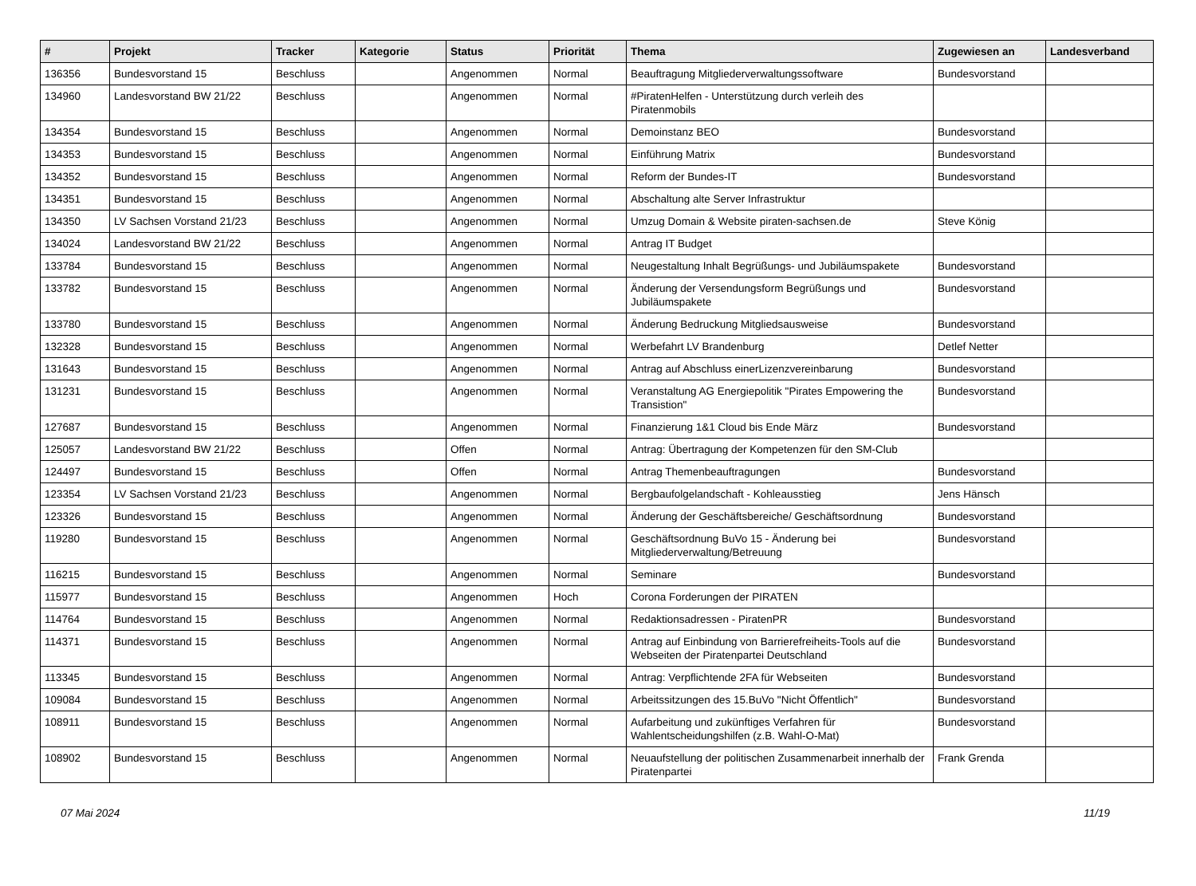| # | Projekt | Tracker | Kategorie | Status | Priorität | Thema | Zugewiesen an | Landesverband |
| --- | --- | --- | --- | --- | --- | --- | --- | --- |
| 136356 | Bundesvorstand 15 | Beschluss | | Angenommen | Normal | Beauftragung Mitgliederverwaltungssoftware | Bundesvorstand | |
| 134960 | Landesvorstand BW 21/22 | Beschluss | | Angenommen | Normal | #PiratenHelfen - Unterstützung durch verleih des Piratenmobils | | |
| 134354 | Bundesvorstand 15 | Beschluss | | Angenommen | Normal | Demoinstanz BEO | Bundesvorstand | |
| 134353 | Bundesvorstand 15 | Beschluss | | Angenommen | Normal | Einführung Matrix | Bundesvorstand | |
| 134352 | Bundesvorstand 15 | Beschluss | | Angenommen | Normal | Reform der Bundes-IT | Bundesvorstand | |
| 134351 | Bundesvorstand 15 | Beschluss | | Angenommen | Normal | Abschaltung alte Server Infrastruktur | | |
| 134350 | LV Sachsen Vorstand 21/23 | Beschluss | | Angenommen | Normal | Umzug Domain & Website piraten-sachsen.de | Steve König | |
| 134024 | Landesvorstand BW 21/22 | Beschluss | | Angenommen | Normal | Antrag IT Budget | | |
| 133784 | Bundesvorstand 15 | Beschluss | | Angenommen | Normal | Neugestaltung Inhalt Begrüßungs- und Jubiläumspakete | Bundesvorstand | |
| 133782 | Bundesvorstand 15 | Beschluss | | Angenommen | Normal | Änderung der Versendungsform Begrüßungs und Jubiläumspakete | Bundesvorstand | |
| 133780 | Bundesvorstand 15 | Beschluss | | Angenommen | Normal | Änderung Bedruckung Mitgliedsausweise | Bundesvorstand | |
| 132328 | Bundesvorstand 15 | Beschluss | | Angenommen | Normal | Werbefahrt LV Brandenburg | Detlef Netter | |
| 131643 | Bundesvorstand 15 | Beschluss | | Angenommen | Normal | Antrag auf Abschluss einerLizenzvereinbarung | Bundesvorstand | |
| 131231 | Bundesvorstand 15 | Beschluss | | Angenommen | Normal | Veranstaltung AG Energiepolitik "Pirates Empowering the Transistion" | Bundesvorstand | |
| 127687 | Bundesvorstand 15 | Beschluss | | Angenommen | Normal | Finanzierung 1&1 Cloud bis Ende März | Bundesvorstand | |
| 125057 | Landesvorstand BW 21/22 | Beschluss | | Offen | Normal | Antrag: Übertragung der Kompetenzen für den SM-Club | | |
| 124497 | Bundesvorstand 15 | Beschluss | | Offen | Normal | Antrag Themenbeauftragungen | Bundesvorstand | |
| 123354 | LV Sachsen Vorstand 21/23 | Beschluss | | Angenommen | Normal | Bergbaufolgelandschaft - Kohleausstieg | Jens Hänsch | |
| 123326 | Bundesvorstand 15 | Beschluss | | Angenommen | Normal | Änderung der Geschäftsbereiche/ Geschäftsordnung | Bundesvorstand | |
| 119280 | Bundesvorstand 15 | Beschluss | | Angenommen | Normal | Geschäftsordnung BuVo 15 - Änderung bei Mitgliederverwaltung/Betreuung | Bundesvorstand | |
| 116215 | Bundesvorstand 15 | Beschluss | | Angenommen | Normal | Seminare | Bundesvorstand | |
| 115977 | Bundesvorstand 15 | Beschluss | | Angenommen | Hoch | Corona Forderungen der PIRATEN | | |
| 114764 | Bundesvorstand 15 | Beschluss | | Angenommen | Normal | Redaktionsadressen - PiratenPR | Bundesvorstand | |
| 114371 | Bundesvorstand 15 | Beschluss | | Angenommen | Normal | Antrag auf Einbindung von Barrierefreiheits-Tools auf die Webseiten der Piratenpartei Deutschland | Bundesvorstand | |
| 113345 | Bundesvorstand 15 | Beschluss | | Angenommen | Normal | Antrag: Verpflichtende 2FA für Webseiten | Bundesvorstand | |
| 109084 | Bundesvorstand 15 | Beschluss | | Angenommen | Normal | Arbeitssitzungen des 15.BuVo "Nicht Öffentlich" | Bundesvorstand | |
| 108911 | Bundesvorstand 15 | Beschluss | | Angenommen | Normal | Aufarbeitung und zukünftiges Verfahren für Wahlentscheidungshilfen (z.B. Wahl-O-Mat) | Bundesvorstand | |
| 108902 | Bundesvorstand 15 | Beschluss | | Angenommen | Normal | Neuaufstellung der politischen Zusammenarbeit innerhalb der Piratenpartei | Frank Grenda | |
07 Mai 2024 11/19